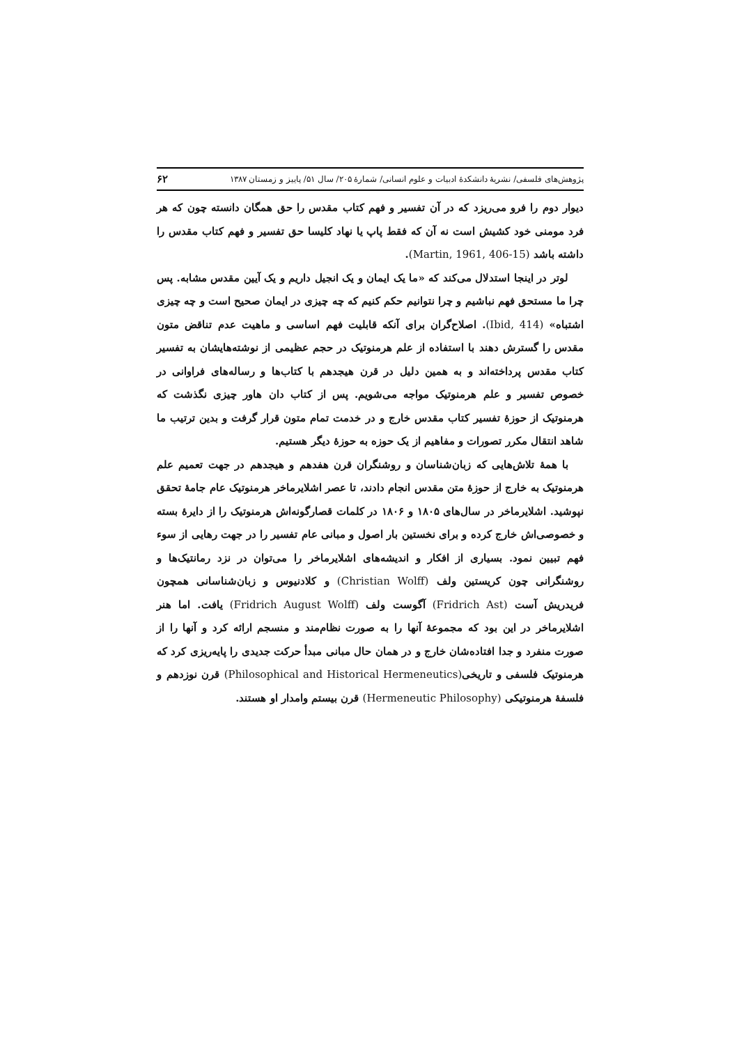پژوهش‌های فلسفی/ نشریهٔ دانشکدهٔ ادبیات و علوم انسانی/ شمارهٔ ۲۰۵/ سال ۵۱/ پاییز و زمستان ۱۳۸۷ ۶۲
دیوار دوم را فرو می‌ریزد که در آن تفسیر و فهم کتاب مقدس را حق همگان دانسته چون که هر فرد مومنی خود کشیش است نه آن که فقط پاپ یا نهاد کلیسا حق تفسیر و فهم کتاب مقدس را داشته باشد (Martin, 1961, 406-15).
لوتر در اینجا استدلال می‌کند که «ما یک ایمان و یک انجیل داریم و یک آیین مقدس مشابه. پس چرا ما مستحق فهم نباشیم و چرا نتوانیم حکم کنیم که چه چیزی در ایمان صحیح است و چه چیزی اشتباه» (Ibid, 414). اصلاح‌گران برای آنکه قابلیت فهم اساسی و ماهیت عدم تناقض متون مقدس را گسترش دهند با استفاده از علم هرمنوتیک در حجم عظیمی از نوشته‌هایشان به تفسیر کتاب مقدس پرداخته‌اند و به همین دلیل در قرن هیجدهم با کتاب‌ها و رساله‌های فراوانی در خصوص تفسیر و علم هرمنوتیک مواجه می‌شویم. پس از کتاب دان هاور چیزی نگذشت که هرمنوتیک از حوزهٔ تفسیر کتاب مقدس خارج و در خدمت تمام متون قرار گرفت و بدین ترتیب ما شاهد انتقال مکرر تصورات و مفاهیم از یک حوزه به حوزهٔ دیگر هستیم.
با همهٔ تلاش‌هایی که زبان‌شناسان و روشنگران قرن هفدهم و هیجدهم در جهت تعمیم علم هرمنوتیک به خارج از حوزهٔ متن مقدس انجام دادند، تا عصر اشلایرماخر هرمنوتیک عام جامهٔ تحقق نپوشید. اشلایرماخر در سال‌های ۱۸۰۵ و ۱۸۰۶ در کلمات قصارگونه‌اش هرمنوتیک را از دایرهٔ بسته و خصوصی‌اش خارج کرده و برای نخستین بار اصول و مبانی عام تفسیر را در جهت رهایی از سوء فهم تبیین نمود. بسیاری از افکار و اندیشه‌های اشلایرماخر را می‌توان در نزد رمانتیک‌ها و روشنگرانی چون کریستین ولف (Christian Wolff) و کلادنیوس و زبان‌شناسانی همچون فریدریش آست (Fridrich Ast) آگوست ولف (Fridrich August Wolff) یافت. اما هنر اشلایرماخر در این بود که مجموعهٔ آنها را به صورت نظام‌مند و منسجم ارائه کرد و آنها را از صورت منفرد و جدا افتاده‌شان خارج و در همان حال مبانی مبدأ حرکت جدیدی را پایه‌ریزی کرد که هرمنوتیک فلسفی و تاریخی(Philosophical and Historical Hermeneutics) قرن نوزدهم و فلسفهٔ هرمنوتیکی (Hermeneutic Philosophy) قرن بیستم وامدار او هستند.